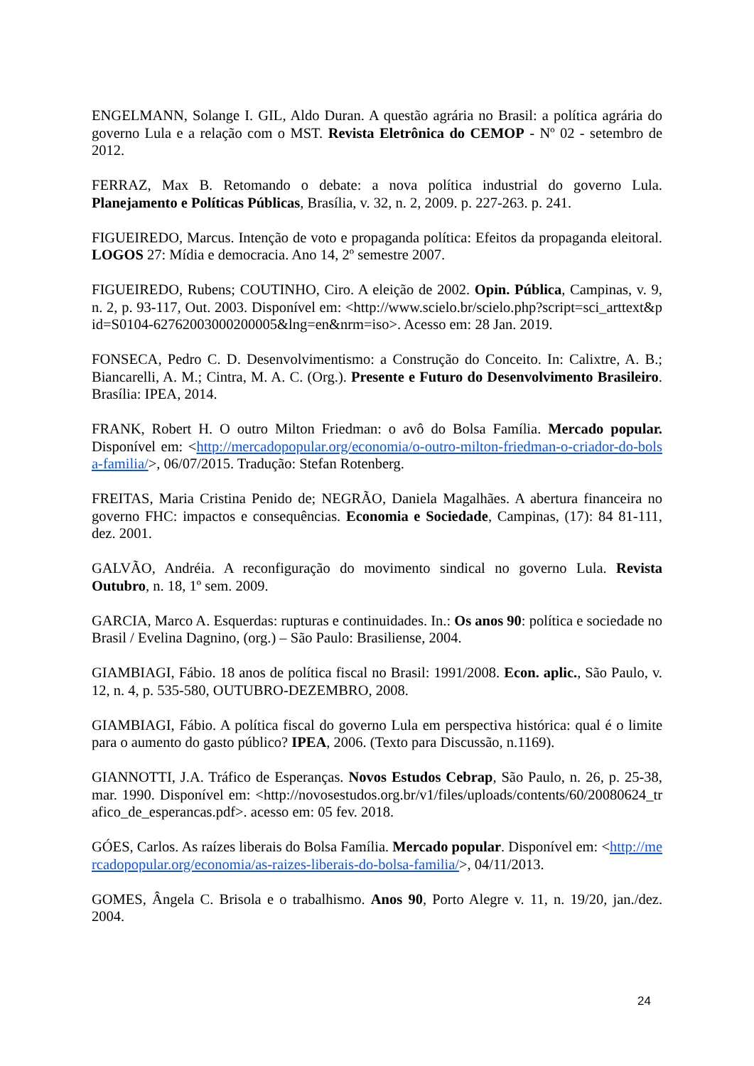ENGELMANN, Solange I. GIL, Aldo Duran. A questão agrária no Brasil: a política agrária do governo Lula e a relação com o MST. Revista Eletrônica do CEMOP - Nº 02 - setembro de 2012.
FERRAZ, Max B. Retomando o debate: a nova política industrial do governo Lula. Planejamento e Políticas Públicas, Brasília, v. 32, n. 2, 2009. p. 227-263. p. 241.
FIGUEIREDO, Marcus. Intenção de voto e propaganda política: Efeitos da propaganda eleitoral. LOGOS 27: Mídia e democracia. Ano 14, 2º semestre 2007.
FIGUEIREDO, Rubens; COUTINHO, Ciro. A eleição de 2002. Opin. Pública, Campinas, v. 9, n. 2, p. 93-117, Out. 2003. Disponível em: <http://www.scielo.br/scielo.php?script=sci_arttext&pid=S0104-62762003000200005&lng=en&nrm=iso>. Acesso em: 28 Jan. 2019.
FONSECA, Pedro C. D. Desenvolvimentismo: a Construção do Conceito. In: Calixtre, A. B.; Biancarelli, A. M.; Cintra, M. A. C. (Org.). Presente e Futuro do Desenvolvimento Brasileiro. Brasília: IPEA, 2014.
FRANK, Robert H. O outro Milton Friedman: o avô do Bolsa Família. Mercado popular. Disponível em: <http://mercadopopular.org/economia/o-outro-milton-friedman-o-criador-do-bolsa-familia/>, 06/07/2015. Tradução: Stefan Rotenberg.
FREITAS, Maria Cristina Penido de; NEGRÃO, Daniela Magalhães. A abertura financeira no governo FHC: impactos e consequências. Economia e Sociedade, Campinas, (17): 84 81-111, dez. 2001.
GALVÃO, Andréia. A reconfiguração do movimento sindical no governo Lula. Revista Outubro, n. 18, 1º sem. 2009.
GARCIA, Marco A. Esquerdas: rupturas e continuidades. In.: Os anos 90: política e sociedade no Brasil / Evelina Dagnino, (org.) – São Paulo: Brasiliense, 2004.
GIAMBIAGI, Fábio. 18 anos de política fiscal no Brasil: 1991/2008. Econ. aplic., São Paulo, v. 12, n. 4, p. 535-580, OUTUBRO-DEZEMBRO, 2008.
GIAMBIAGI, Fábio. A política fiscal do governo Lula em perspectiva histórica: qual é o limite para o aumento do gasto público? IPEA, 2006. (Texto para Discussão, n.1169).
GIANNOTTI, J.A. Tráfico de Esperanças. Novos Estudos Cebrap, São Paulo, n. 26, p. 25-38, mar. 1990. Disponível em: <http://novosestudos.org.br/v1/files/uploads/contents/60/20080624_trafico_de_esperancas.pdf>. acesso em: 05 fev. 2018.
GÓES, Carlos. As raízes liberais do Bolsa Família. Mercado popular. Disponível em: <http://mercadopopular.org/economia/as-raizes-liberais-do-bolsa-familia/>, 04/11/2013.
GOMES, Ângela C. Brisola e o trabalhismo. Anos 90, Porto Alegre v. 11, n. 19/20, jan./dez. 2004.
24